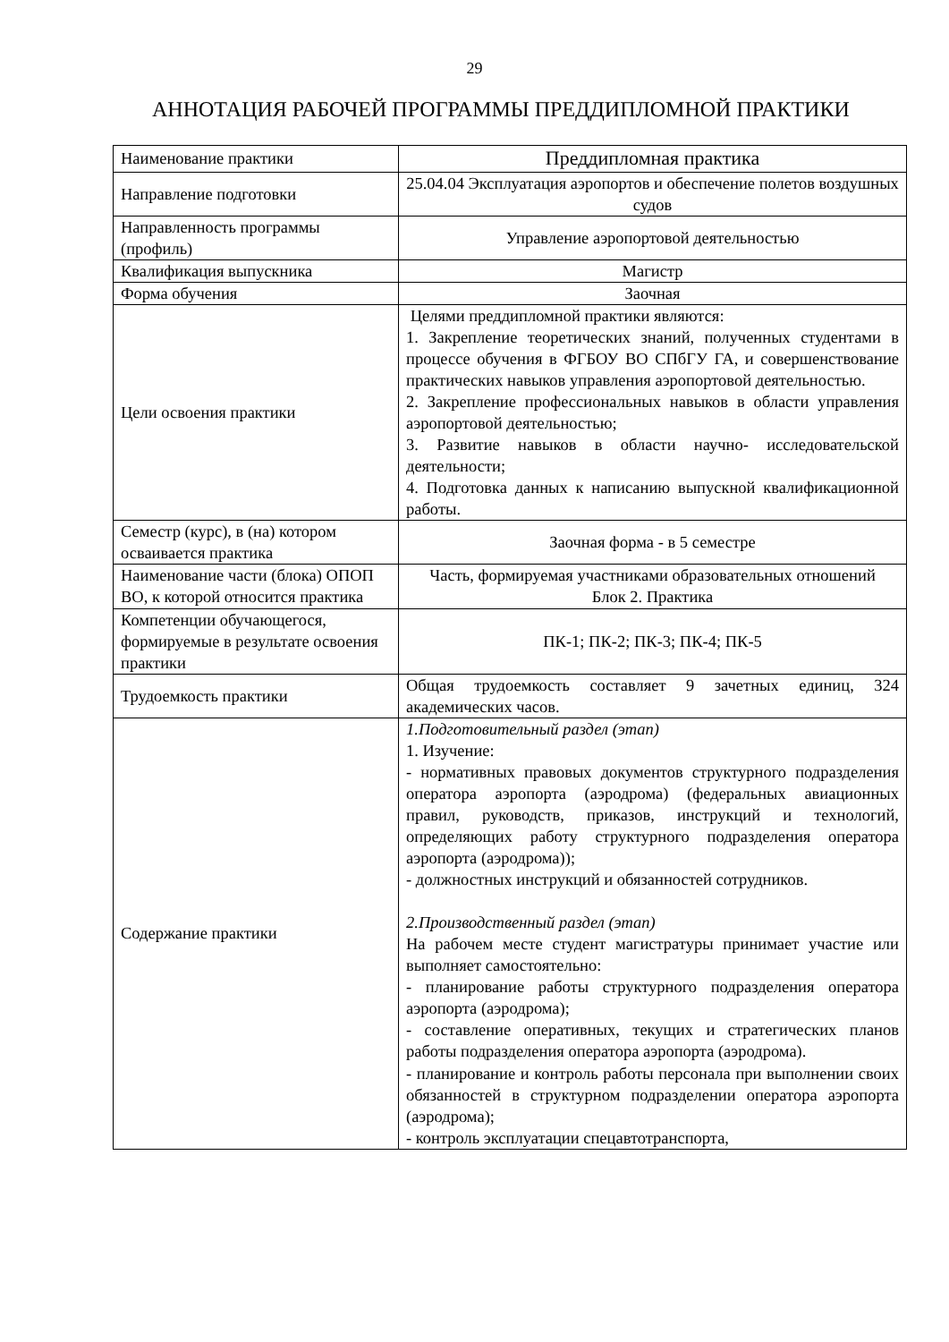29
АННОТАЦИЯ РАБОЧЕЙ ПРОГРАММЫ ПРЕДДИПЛОМНОЙ ПРАКТИКИ
| Наименование практики | Преддипломная практика |
| Направление подготовки | 25.04.04 Эксплуатация аэропортов и обеспечение полетов воздушных судов |
| Направленность программы (профиль) | Управление аэропортовой деятельностью |
| Квалификация выпускника | Магистр |
| Форма обучения | Заочная |
| Цели освоения практики | Целями преддипломной практики являются: 1. Закрепление теоретических знаний, полученных студентами в процессе обучения в ФГБОУ ВО СПбГУ ГА, и совершенствование практических навыков управления аэропортовой деятельностью. 2. Закрепление профессиональных навыков в области управления аэропортовой деятельностью; 3. Развитие навыков в области научно- исследовательской деятельности; 4. Подготовка данных к написанию выпускной квалификационной работы. |
| Семестр (курс), в (на) котором осваивается практика | Заочная форма - в 5 семестре |
| Наименование части (блока) ОПОП ВО, к которой относится практика | Часть, формируемая участниками образовательных отношений Блок 2. Практика |
| Компетенции обучающегося, формируемые в результате освоения практики | ПК-1; ПК-2; ПК-3; ПК-4; ПК-5 |
| Трудоемкость практики | Общая трудоемкость составляет 9 зачетных единиц, 324 академических часов. |
| Содержание практики | 1.Подготовительный раздел (этап) 1. Изучение: - нормативных правовых документов структурного подразделения оператора аэропорта (аэродрома) (федеральных авиационных правил, руководств, приказов, инструкций и технологий, определяющих работу структурного подразделения оператора аэропорта (аэродрома)); - должностных инструкций и обязанностей сотрудников. 2.Производственный раздел (этап) На рабочем месте студент магистратуры принимает участие или выполняет самостоятельно: - планирование работы структурного подразделения оператора аэропорта (аэродрома); - составление оперативных, текущих и стратегических планов работы подразделения оператора аэропорта (аэродрома). - планирование и контроль работы персонала при выполнении своих обязанностей в структурном подразделении оператора аэропорта (аэродрома); - контроль эксплуатации спецавтотранспорта, |